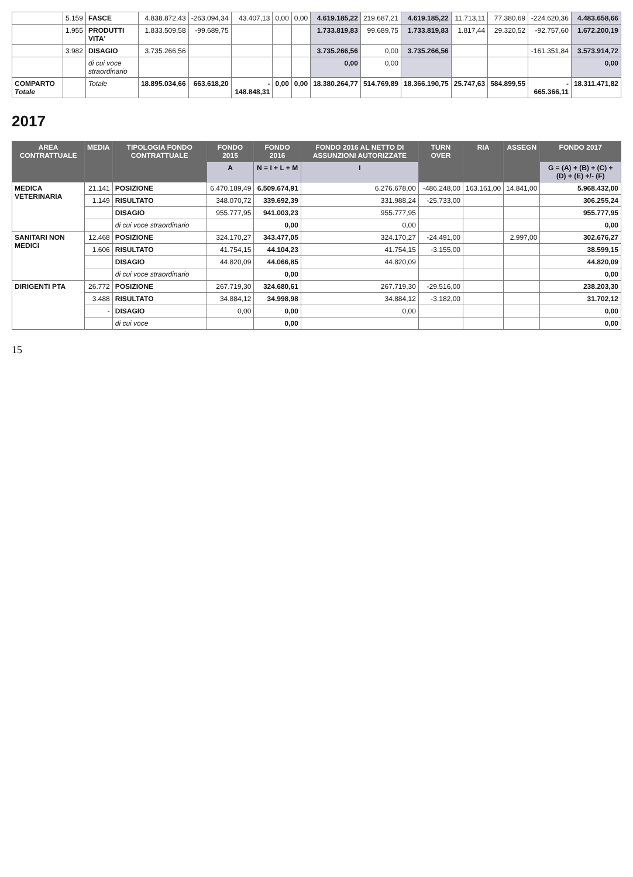| | 5.159 | FASCE | 4.838.872,43 | -263.094,34 | 43.407,13 | 0,00 | 0,00 | 4.619.185,22 | 219.687,21 | 4.619.185,22 | 11.713,11 | 77.380,69 | -224.620,36 | 4.483.658,66 |
| | 1.955 | PRODUTTI VITA' | 1.833.509,58 | -99.689,75 | | | | 1.733.819,83 | 99.689,75 | 1.733.819,83 | 1.817,44 | 29.320,52 | -92.757,60 | 1.672.200,19 |
| | 3.982 | DISAGIO | 3.735.266,56 | | | | | 3.735.266,56 | 0,00 | 3.735.266,56 | | | -161.351,84 | 3.573.914,72 |
| | | di cui voce straordinario | | | | | | 0,00 | 0,00 | | | | | 0,00 |
| COMPARTO Totale | | Totale | 18.895.034,66 | 663.618,20 | - 148.848,31 | 0,00 | 0,00 | 18.380.264,77 | 514.769,89 | 18.366.190,75 | 25.747,63 | 584.899,55 | - 665.366,11 | 18.311.471,82 |
2017
| AREA CONTRATTUALE | MEDIA | TIPOLOGIA FONDO CONTRATTUALE | FONDO 2015 | FONDO 2016 | FONDO 2016 AL NETTO DI ASSUNZIONI AUTORIZZATE | TURN OVER | RIA | ASSEGN | FONDO 2017 |
| --- | --- | --- | --- | --- | --- | --- | --- | --- | --- |
| | | | A | N = I + L + M | I | | | | G = (A) + (B) + (C) + (D) + (E) +/- (F) |
| MEDICA VETERINARIA | 21.141 | POSIZIONE | 6.470.189,49 | 6.509.674,91 | 6.276.678,00 | -486.248,00 | 163.161,00 | 14.841,00 | 5.968.432,00 |
| | 1.149 | RISULTATO | 348.070,72 | 339.692,39 | 331.988,24 | -25.733,00 | | | 306.255,24 |
| | | DISAGIO | 955.777,95 | 941.003,23 | 955.777,95 | | | | 955.777,95 |
| | | di cui voce straordinario | | 0,00 | 0,00 | | | | 0,00 |
| SANITARI NON MEDICI | 12.468 | POSIZIONE | 324.170,27 | 343.477,05 | 324.170,27 | -24.491,00 | | 2.997,00 | 302.676,27 |
| | 1.606 | RISULTATO | 41.754,15 | 44.104,23 | 41.754,15 | -3.155,00 | | | 38.599,15 |
| | | DISAGIO | 44.820,09 | 44.066,85 | 44.820,09 | | | | 44.820,09 |
| | | di cui voce straordinario | | 0,00 | | | | | 0,00 |
| DIRIGENTI PTA | 26.772 | POSIZIONE | 267.719,30 | 324.680,61 | 267.719,30 | -29.516,00 | | | 238.203,30 |
| | 3.488 | RISULTATO | 34.884,12 | 34.998,98 | 34.884,12 | -3.182,00 | | | 31.702,12 |
| | - | DISAGIO | 0,00 | 0,00 | 0,00 | | | | 0,00 |
| | | di cui voce | | 0,00 | | | | | 0,00 |
15